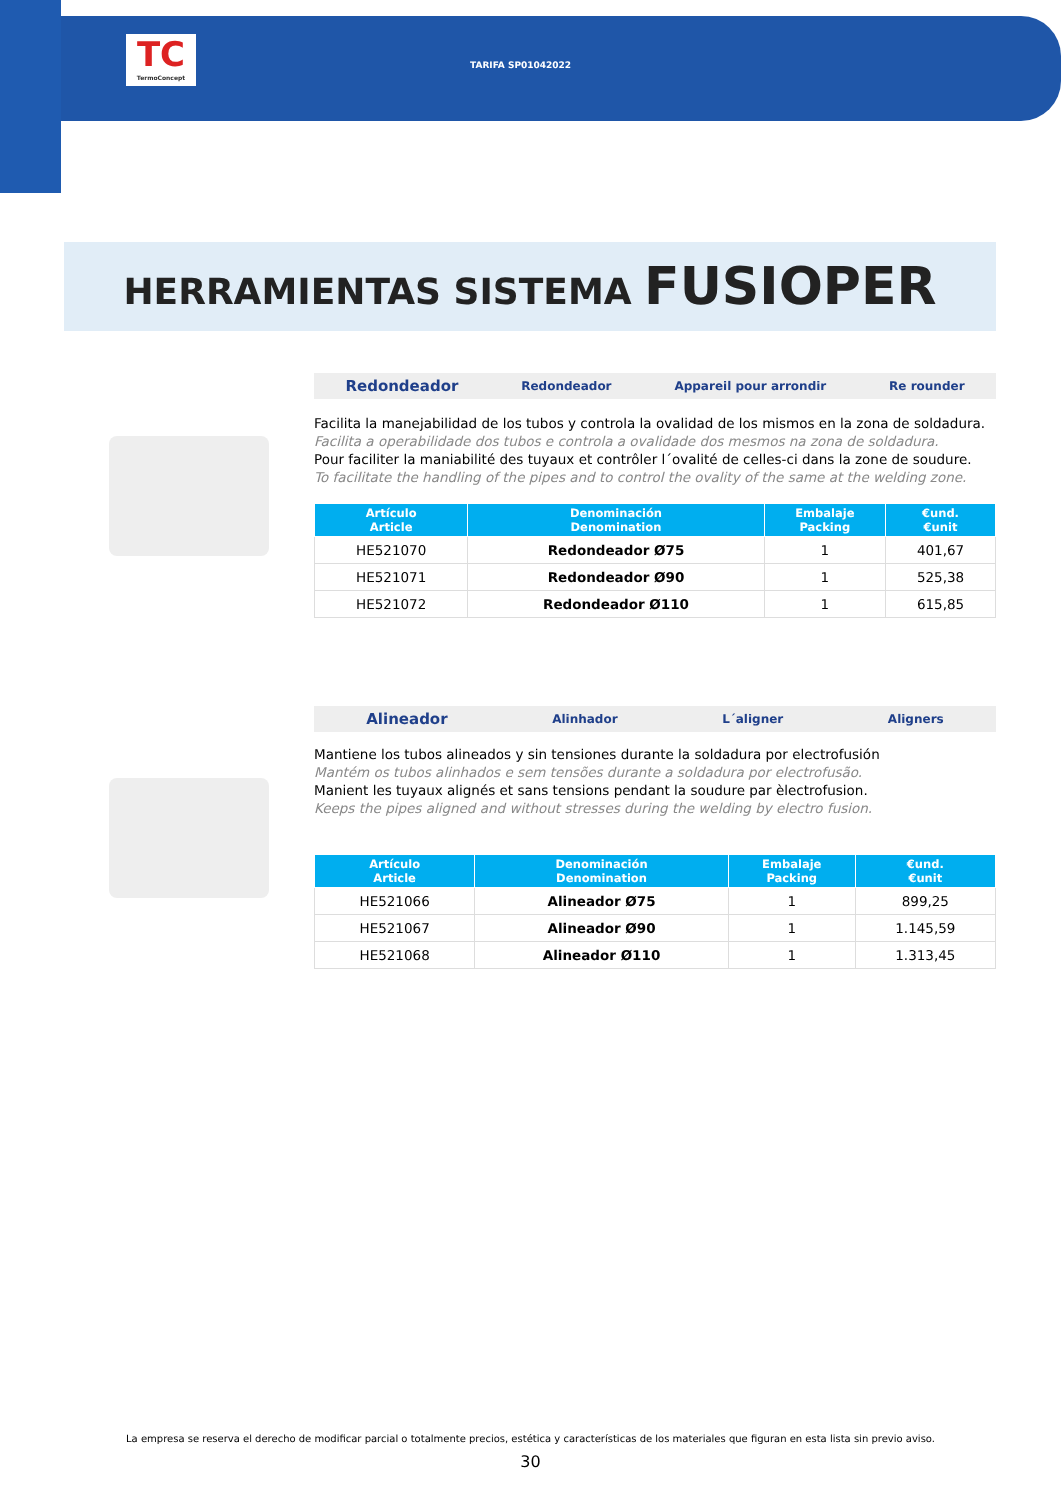TC
TermoConcept
TARIFA SP01042022
HERRAMIENTAS SISTEMA FUSIOPER
Redondeador Redondeador Appareil pour arrondir Re rounder
Facilita la manejabilidad de los tubos y controla la ovalidad de los mismos en la zona de soldadura.
Facilita a operabilidade dos tubos e controla a ovalidade dos mesmos na zona de soldadura.
Pour faciliter la maniabilité des tuyaux et contrôler l´ovalité de celles-ci dans la zone de soudure.
To facilitate the handling of the pipes and to control the ovality of the same at the welding zone.
| Artículo Article | Denominación Denomination | Embalaje Packing | €und. €unit |
| --- | --- | --- | --- |
| HE521070 | Redondeador Ø75 | 1 | 401,67 |
| HE521071 | Redondeador Ø90 | 1 | 525,38 |
| HE521072 | Redondeador Ø110 | 1 | 615,85 |
Alineador Alinhador L´aligner Aligners
Mantiene los tubos alineados y sin tensiones durante la soldadura por electrofusión
Mantém os tubos alinhados e sem tensões durante a soldadura por electrofusão.
Manient les tuyaux alignés et sans tensions pendant la soudure par èlectrofusion.
Keeps the pipes aligned and without stresses during the welding by electro fusion.
| Artículo Article | Denominación Denomination | Embalaje Packing | €und. €unit |
| --- | --- | --- | --- |
| HE521066 | Alineador Ø75 | 1 | 899,25 |
| HE521067 | Alineador Ø90 | 1 | 1.145,59 |
| HE521068 | Alineador Ø110 | 1 | 1.313,45 |
La empresa se reserva el derecho de modificar parcial o totalmente precios, estética y características de los materiales que figuran en esta lista sin previo aviso.
30